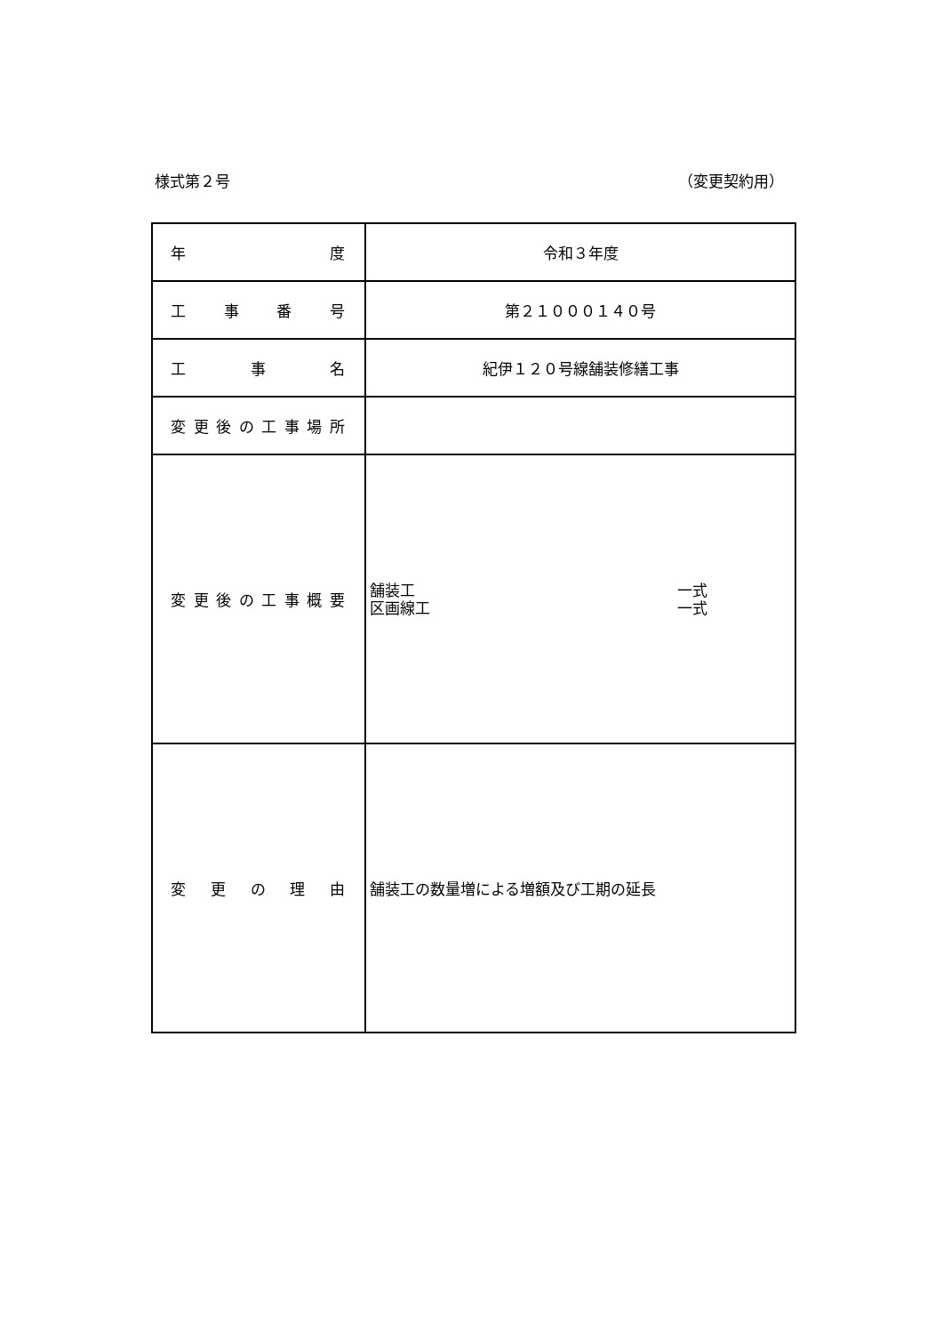様式第２号 （変更契約用）
| 年 度 | 令和３年度 |
| 工 事 番 号 | 第２１０００１４０号 |
| 工 事 名 | 紀伊１２０号線舗装修繕工事 |
| 変 更 後 の 工 事 場 所 | |
| 変 更 後 の 工 事 概 要 | 舗装工 一式 区画線工 一式 |
| 変 更 の 理 由 | 舗装工の数量増による増額及び工期の延長 |